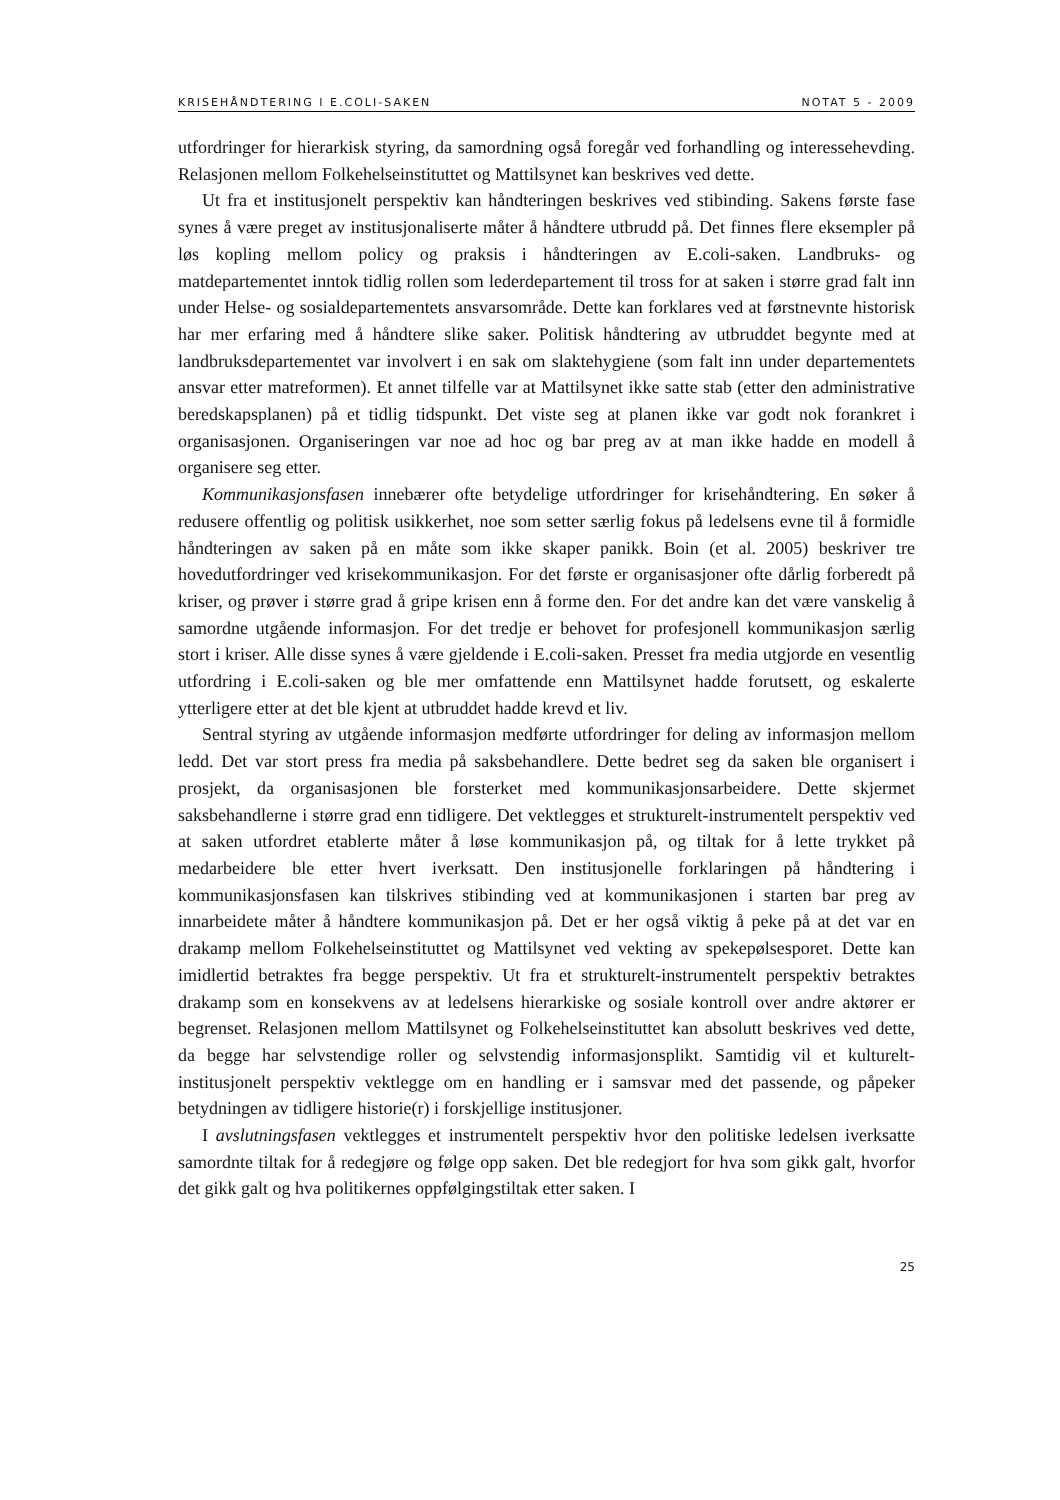KRISEHÅNDTERING I E.COLI-SAKEN NOTAT 5 - 2009
utfordringer for hierarkisk styring, da samordning også foregår ved forhandling og interessehevding. Relasjonen mellom Folkehelseinstituttet og Mattilsynet kan beskrives ved dette.
Ut fra et institusjonelt perspektiv kan håndteringen beskrives ved stibinding. Sakens første fase synes å være preget av institusjonaliserte måter å håndtere utbrudd på. Det finnes flere eksempler på løs kopling mellom policy og praksis i håndteringen av E.coli-saken. Landbruks- og matdepartementet inntok tidlig rollen som lederdepartement til tross for at saken i større grad falt inn under Helse- og sosialdepartementets ansvarsområde. Dette kan forklares ved at førstnevnte historisk har mer erfaring med å håndtere slike saker. Politisk håndtering av utbruddet begynte med at landbruksdepartementet var involvert i en sak om slaktehygiene (som falt inn under departementets ansvar etter matreformen). Et annet tilfelle var at Mattilsynet ikke satte stab (etter den administrative beredskapsplanen) på et tidlig tidspunkt. Det viste seg at planen ikke var godt nok forankret i organisasjonen. Organiseringen var noe ad hoc og bar preg av at man ikke hadde en modell å organisere seg etter.
Kommunikasjonsfasen innebærer ofte betydelige utfordringer for krisehåndtering. En søker å redusere offentlig og politisk usikkerhet, noe som setter særlig fokus på ledelsens evne til å formidle håndteringen av saken på en måte som ikke skaper panikk. Boin (et al. 2005) beskriver tre hovedutfordringer ved krisekommunikasjon. For det første er organisasjoner ofte dårlig forberedt på kriser, og prøver i større grad å gripe krisen enn å forme den. For det andre kan det være vanskelig å samordne utgående informasjon. For det tredje er behovet for profesjonell kommunikasjon særlig stort i kriser. Alle disse synes å være gjeldende i E.coli-saken. Presset fra media utgjorde en vesentlig utfordring i E.coli-saken og ble mer omfattende enn Mattilsynet hadde forutsett, og eskalerte ytterligere etter at det ble kjent at utbruddet hadde krevd et liv.
Sentral styring av utgående informasjon medførte utfordringer for deling av informasjon mellom ledd. Det var stort press fra media på saksbehandlere. Dette bedret seg da saken ble organisert i prosjekt, da organisasjonen ble forsterket med kommunikasjonsarbeidere. Dette skjermet saksbehandlerne i større grad enn tidligere. Det vektlegges et strukturelt-instrumentelt perspektiv ved at saken utfordret etablerte måter å løse kommunikasjon på, og tiltak for å lette trykket på medarbeidere ble etter hvert iverksatt. Den institusjonelle forklaringen på håndtering i kommunikasjonsfasen kan tilskrives stibinding ved at kommunikasjonen i starten bar preg av innarbeidete måter å håndtere kommunikasjon på. Det er her også viktig å peke på at det var en drakamp mellom Folkehelseinstituttet og Mattilsynet ved vekting av spekepølsesporet. Dette kan imidlertid betraktes fra begge perspektiv. Ut fra et strukturelt-instrumentelt perspektiv betraktes drakamp som en konsekvens av at ledelsens hierarkiske og sosiale kontroll over andre aktører er begrenset. Relasjonen mellom Mattilsynet og Folkehelseinstituttet kan absolutt beskrives ved dette, da begge har selvstendige roller og selvstendig informasjonsplikt. Samtidig vil et kulturelt-institusjonelt perspektiv vektlegge om en handling er i samsvar med det passende, og påpeker betydningen av tidligere historie(r) i forskjellige institusjoner.
I avslutningsfasen vektlegges et instrumentelt perspektiv hvor den politiske ledelsen iverksatte samordnte tiltak for å redegjøre og følge opp saken. Det ble redegjort for hva som gikk galt, hvorfor det gikk galt og hva politikernes oppfølgingstiltak etter saken. I
25